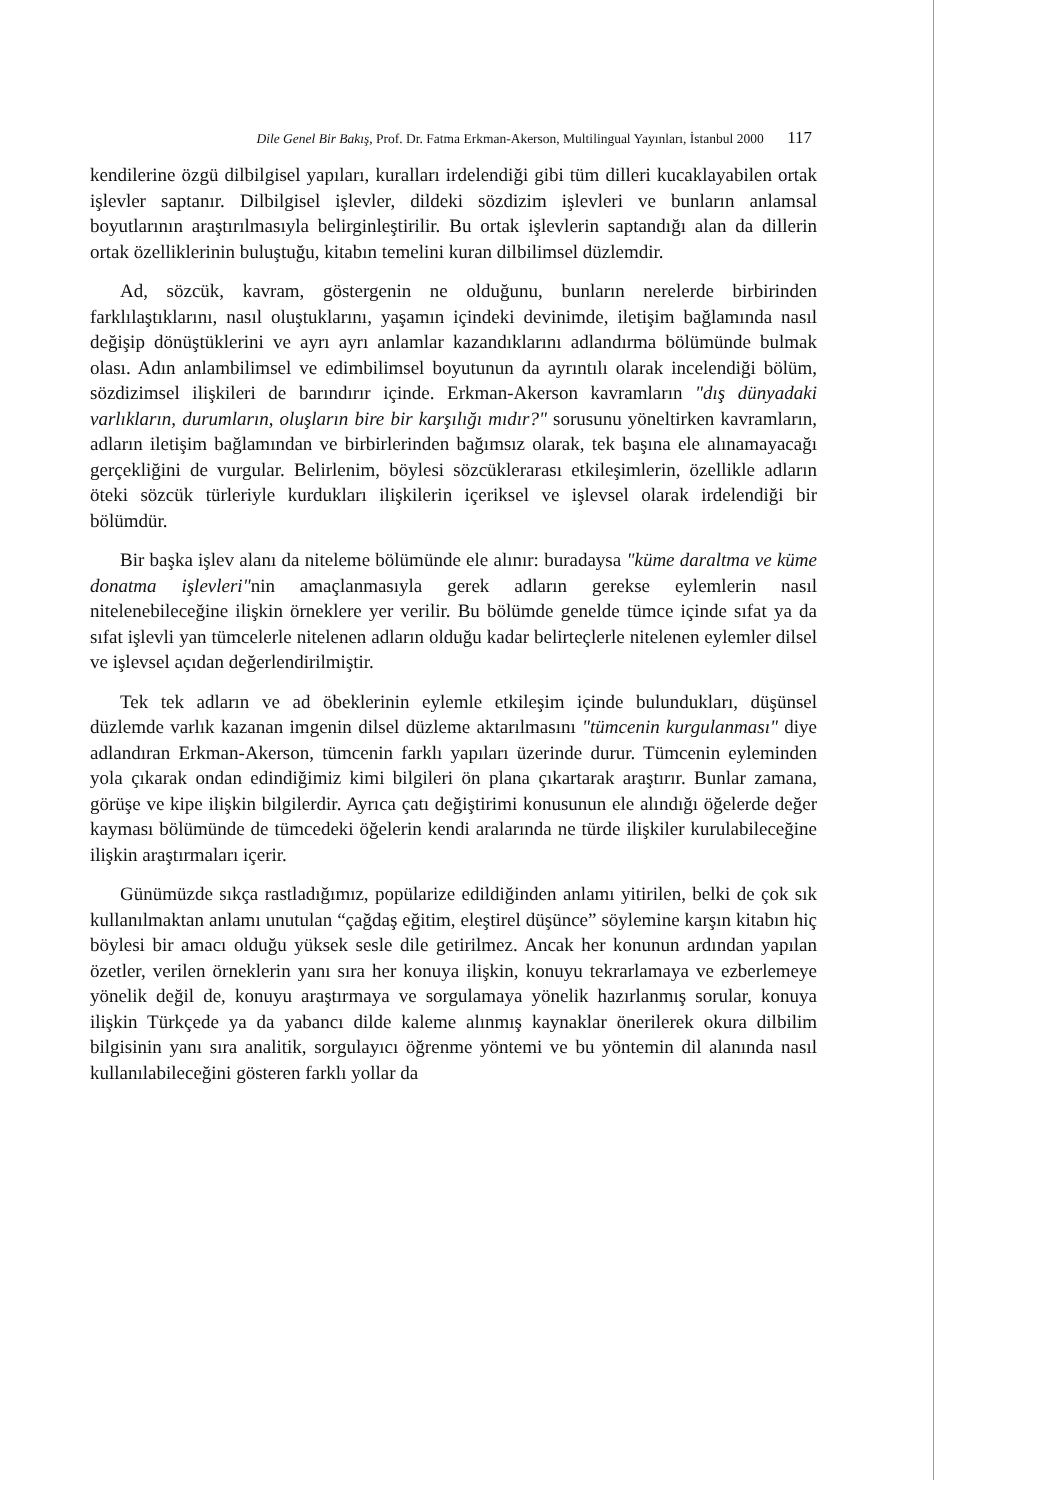Dile Genel Bir Bakış, Prof. Dr. Fatma Erkman-Akerson, Multilingual Yayınları, İstanbul 2000 117
kendilerine özgü dilbilgisel yapıları, kuralları irdelendiği gibi tüm dilleri kucaklayabilen ortak işlevler saptanır. Dilbilgisel işlevler, dildeki sözdizim işlevleri ve bunların anlamsal boyutlarının araştırılmasıyla belirginleştirilir. Bu ortak işlevlerin saptandığı alan da dillerin ortak özelliklerinin buluştuğu, kitabın temelini kuran dilbilimsel düzlemdir.
Ad, sözcük, kavram, göstergenin ne olduğunu, bunların nerelerde birbirinden farklılaştıklarını, nasıl oluştuklarını, yaşamın içindeki devinimde, iletişim bağlamında nasıl değişip dönüştüklerini ve ayrı ayrı anlamlar kazandıklarını adlandırma bölümünde bulmak olası. Adın anlambilimsel ve edimbilimsel boyutunun da ayrıntılı olarak incelendiği bölüm, sözdizimsel ilişkileri de barındırır içinde. Erkman-Akerson kavramların "dış dünyadaki varlıkların, durumların, oluşların bire bir karşılığı mıdır?" sorusunu yöneltirken kavramların, adların iletişim bağlamından ve birbirlerinden bağımsız olarak, tek başına ele alınamayacağı gerçekliğini de vurgular. Belirlenim, böylesi sözcüklerarası etkileşimlerin, özellikle adların öteki sözcük türleriyle kurdukları ilişkilerin içeriksel ve işlevsel olarak irdelendiği bir bölümdür.
Bir başka işlev alanı da niteleme bölümünde ele alınır: buradaysa "küme daraltma ve küme donatma işlevleri"nin amaçlanmasıyla gerek adların gerekse eylemlerin nasıl nitelenebileceğine ilişkin örneklere yer verilir. Bu bölümde genelde tümce içinde sıfat ya da sıfat işlevli yan tümcelerle nitelenen adların olduğu kadar belirteçlerle nitelenen eylemler dilsel ve işlevsel açıdan değerlendirilmiştir.
Tek tek adların ve ad öbeklerinin eylemle etkileşim içinde bulundukları, düşünsel düzlemde varlık kazanan imgenin dilsel düzleme aktarılmasını "tümcenin kurgulanması" diye adlandıran Erkman-Akerson, tümcenin farklı yapıları üzerinde durur. Tümcenin eyleminden yola çıkarak ondan edindiğimiz kimi bilgileri ön plana çıkartarak araştırır. Bunlar zamana, görüşe ve kipe ilişkin bilgilerdir. Ayrıca çatı değiştirimi konusunun ele alındığı öğelerde değer kayması bölümünde de tümcedeki öğelerin kendi aralarında ne türde ilişkiler kurulabileceğine ilişkin araştırmaları içerir.
Günümüzde sıkça rastladığımız, popülarize edildiğinden anlamı yitirilen, belki de çok sık kullanılmaktan anlamı unutulan “çağdaş eğitim, eleştirel düşünce” söylemine karşın kitabın hiç böylesi bir amacı olduğu yüksek sesle dile getirilmez. Ancak her konunun ardından yapılan özetler, verilen örneklerin yanı sıra her konuya ilişkin, konuyu tekrarlamaya ve ezberlemeye yönelik değil de, konuyu araştırmaya ve sorgulamaya yönelik hazırlanmış sorular, konuya ilişkin Türkçede ya da yabancı dilde kaleme alınmış kaynaklar önerilerek okura dilbilim bilgisinin yanı sıra analitik, sorgulayıcı öğrenme yöntemi ve bu yöntemin dil alanında nasıl kullanılabileceğini gösteren farklı yollar da